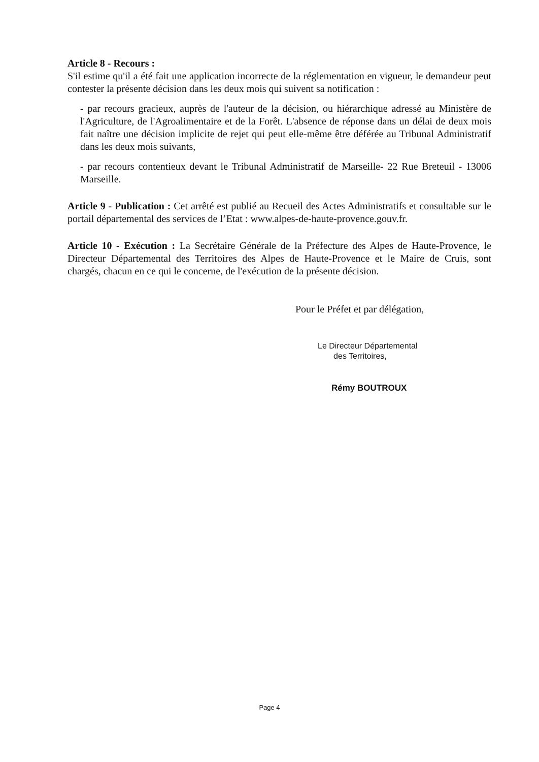Article 8 - Recours :
S'il estime qu'il a été fait une application incorrecte de la réglementation en vigueur, le demandeur peut contester la présente décision dans les deux mois qui suivent sa notification :
- par recours gracieux, auprès de l'auteur de la décision, ou hiérarchique adressé au Ministère de l'Agriculture, de l'Agroalimentaire et de la Forêt. L'absence de réponse dans un délai de deux mois fait naître une décision implicite de rejet qui peut elle-même être déférée au Tribunal Administratif dans les deux mois suivants,
- par recours contentieux devant le Tribunal Administratif de Marseille- 22 Rue Breteuil - 13006 Marseille.
Article 9 - Publication : Cet arrêté est publié au Recueil des Actes Administratifs et consultable sur le portail départemental des services de l’Etat : www.alpes-de-haute-provence.gouv.fr.
Article 10 - Exécution : La Secrétaire Générale de la Préfecture des Alpes de Haute-Provence, le Directeur Départemental des Territoires des Alpes de Haute-Provence et le Maire de Cruis, sont chargés, chacun en ce qui le concerne, de l'exécution de la présente décision.
Pour le Préfet et par délégation,
Le Directeur Départemental
des Territoires,
Rémy BOUTROUX
Page 4